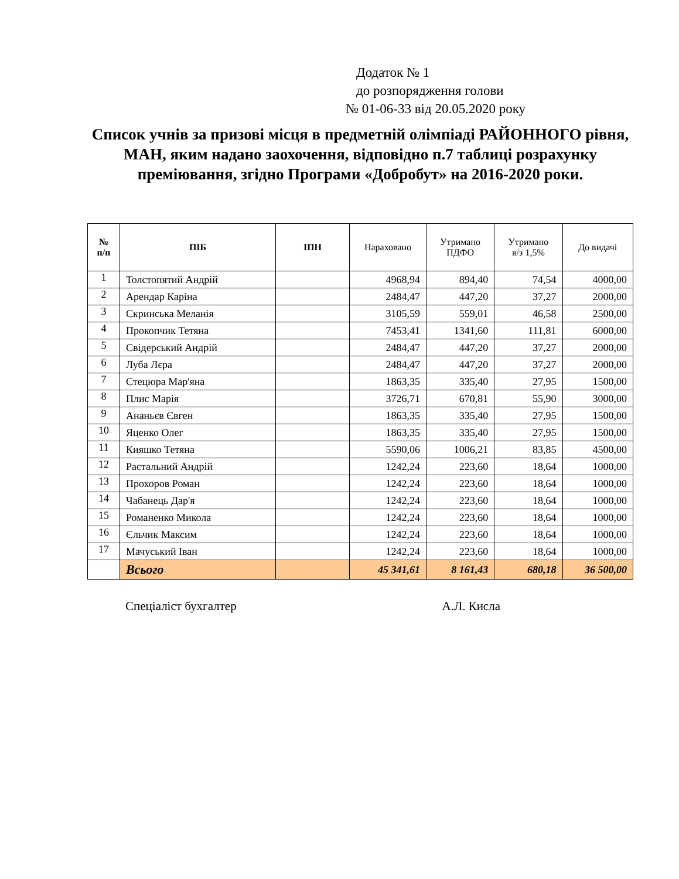Додаток № 1
до розпорядження голови
№ 01-06-33 від 20.05.2020 року
Список учнів за призові місця в предметній олімпіаді РАЙОННОГО рівня, МАН, яким надано заохочення, відповідно п.7 таблиці розрахунку преміювання, згідно Програми «Добробут» на 2016-2020 роки.
| № п/п | ПІБ | ІПН | Нараховано | Утримано ПДФО | Утримано в/з 1,5% | До видачі |
| --- | --- | --- | --- | --- | --- | --- |
| 1 | Толстопятий Андрій | | 4968,94 | 894,40 | 74,54 | 4000,00 |
| 2 | Арендар Каріна | | 2484,47 | 447,20 | 37,27 | 2000,00 |
| 3 | Скринська Меланія | | 3105,59 | 559,01 | 46,58 | 2500,00 |
| 4 | Прокопчик Тетяна | | 7453,41 | 1341,60 | 111,81 | 6000,00 |
| 5 | Свідерський Андрій | | 2484,47 | 447,20 | 37,27 | 2000,00 |
| 6 | Луба Лєра | | 2484,47 | 447,20 | 37,27 | 2000,00 |
| 7 | Стецюра Мар'яна | | 1863,35 | 335,40 | 27,95 | 1500,00 |
| 8 | Плис Марія | | 3726,71 | 670,81 | 55,90 | 3000,00 |
| 9 | Ананьєв Євген | | 1863,35 | 335,40 | 27,95 | 1500,00 |
| 10 | Яценко Олег | | 1863,35 | 335,40 | 27,95 | 1500,00 |
| 11 | Кияшко Тетяна | | 5590,06 | 1006,21 | 83,85 | 4500,00 |
| 12 | Растальний Андрій | | 1242,24 | 223,60 | 18,64 | 1000,00 |
| 13 | Прохоров Роман | | 1242,24 | 223,60 | 18,64 | 1000,00 |
| 14 | Чабанець Дар'я | | 1242,24 | 223,60 | 18,64 | 1000,00 |
| 15 | Романенко Микола | | 1242,24 | 223,60 | 18,64 | 1000,00 |
| 16 | Єльчик Максим | | 1242,24 | 223,60 | 18,64 | 1000,00 |
| 17 | Мачуський Іван | | 1242,24 | 223,60 | 18,64 | 1000,00 |
| | Всього | | 45 341,61 | 8 161,43 | 680,18 | 36 500,00 |
Спеціаліст бухгалтер А.Л. Кисла